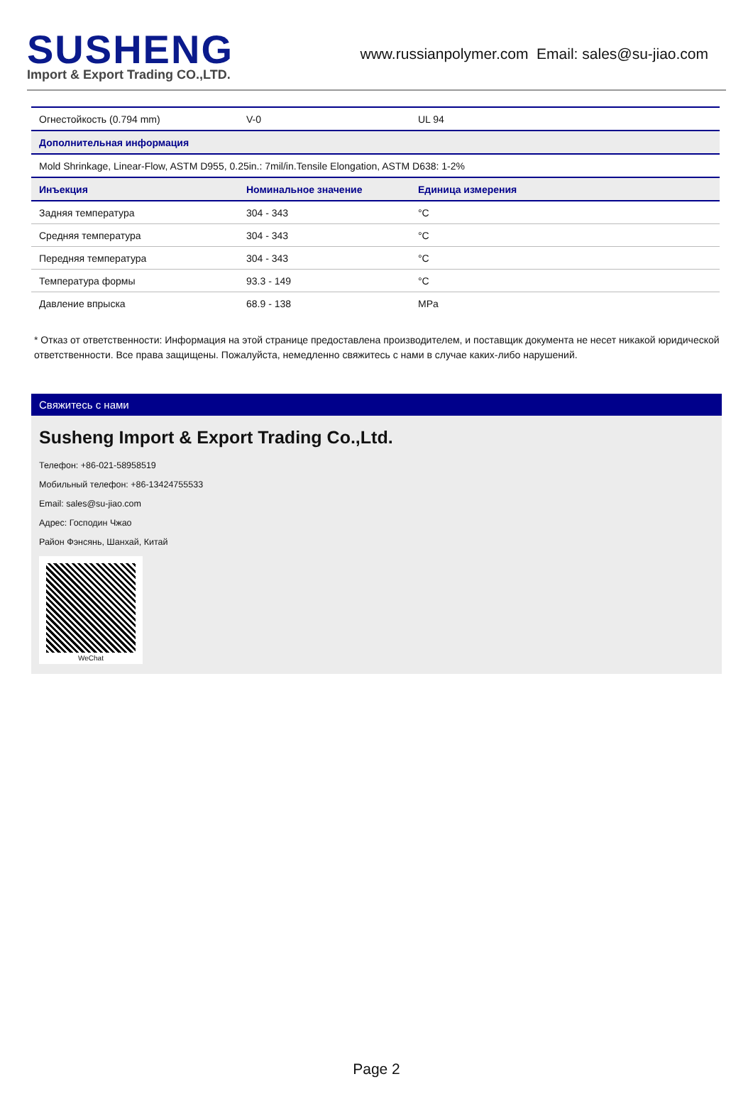SUSHENG
Import & Export Trading CO.,LTD.
www.russianpolymer.com Email: sales@su-jiao.com
| Огнестойкость (0.794 mm) | V-0 | | UL 94 |
| Дополнительная информация | | | |
| Mold Shrinkage, Linear-Flow, ASTM D955, 0.25in.: 7mil/in.Tensile Elongation, ASTM D638: 1-2% | | | |
| Инъекция | Номинальное значение | Единица измерения | |
| Задняя температура | 304 - 343 | °C | |
| Средняя температура | 304 - 343 | °C | |
| Передняя температура | 304 - 343 | °C | |
| Температура формы | 93.3 - 149 | °C | |
| Давление впрыска | 68.9 - 138 | MPa | |
* Отказ от ответственности: Информация на этой странице предоставлена производителем, и поставщик документа не несет никакой юридической ответственности. Все права защищены. Пожалуйста, немедленно свяжитесь с нами в случае каких-либо нарушений.
Свяжитесь с нами
Susheng Import & Export Trading Co.,Ltd.
Телефон: +86-021-58958519
Мобильный телефон: +86-13424755533
Email: sales@su-jiao.com
Адрес: Господин Чжао
Район Фэнсянь, Шанхай, Китай
WeChat
Page 2